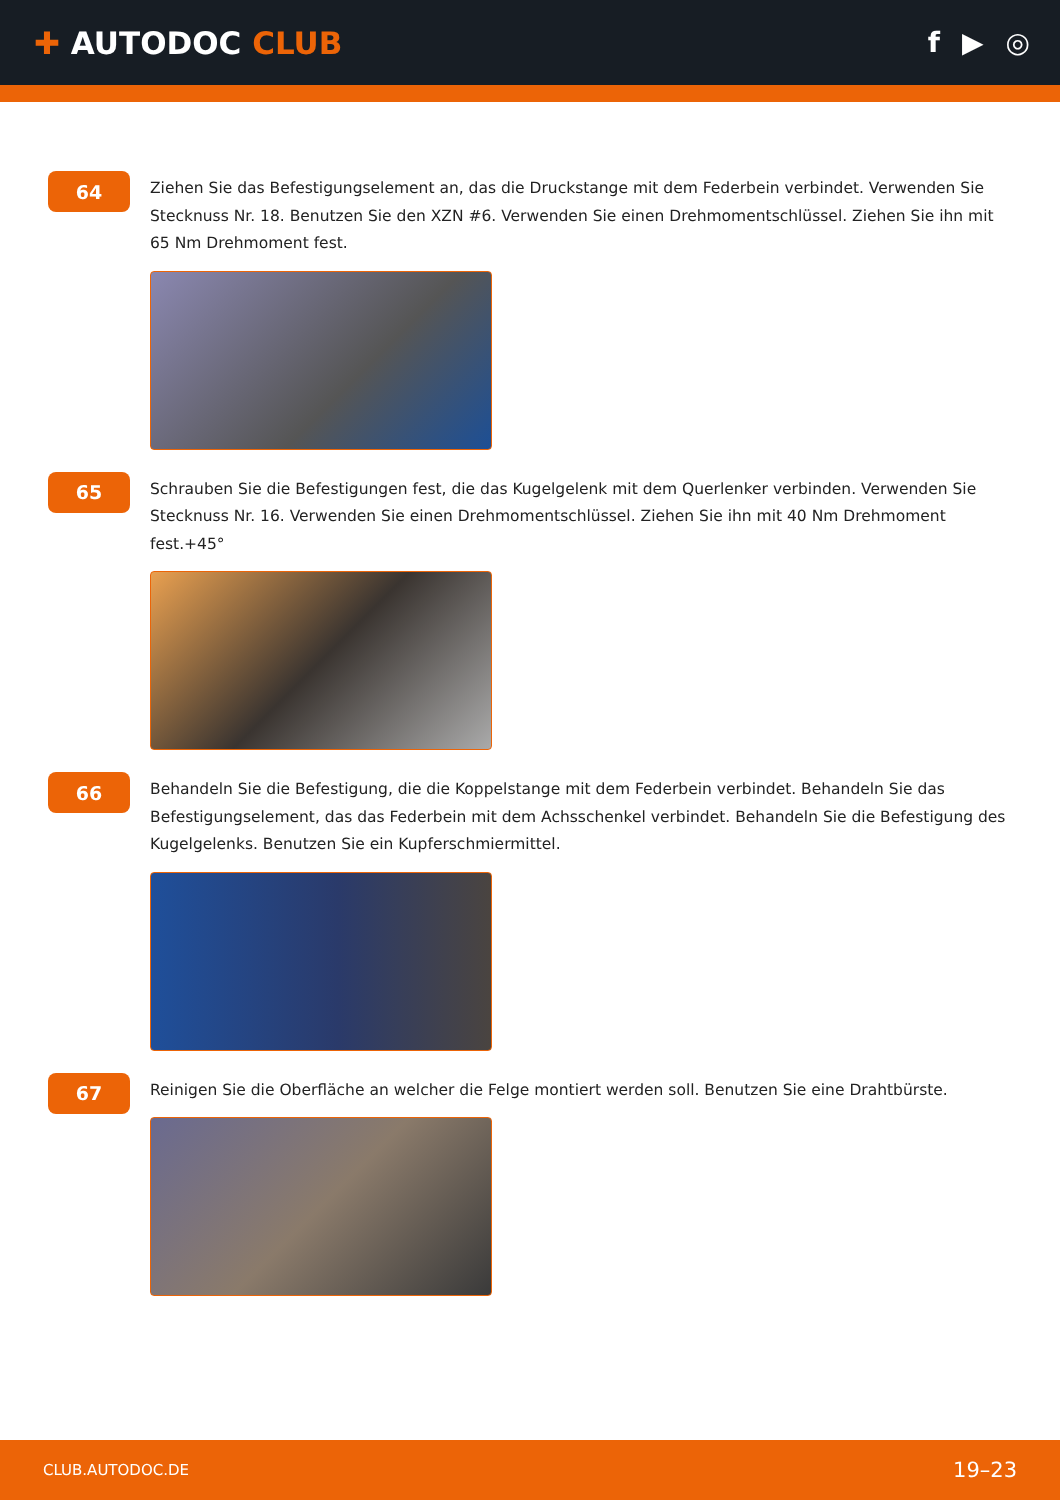✚ AUTODOC CLUB f ▶ ◎
64
Ziehen Sie das Befestigungselement an, das die Druckstange mit dem Federbein verbindet. Verwenden Sie Stecknuss Nr. 18. Benutzen Sie den XZN #6. Verwenden Sie einen Drehmomentschlüssel. Ziehen Sie ihn mit 65 Nm Drehmoment fest.
65
Schrauben Sie die Befestigungen fest, die das Kugelgelenk mit dem Querlenker verbinden. Verwenden Sie Stecknuss Nr. 16. Verwenden Sie einen Drehmomentschlüssel. Ziehen Sie ihn mit 40 Nm Drehmoment fest.+45°
66
Behandeln Sie die Befestigung, die die Koppelstange mit dem Federbein verbindet. Behandeln Sie das Befestigungselement, das das Federbein mit dem Achsschenkel verbindet. Behandeln Sie die Befestigung des Kugelgelenks. Benutzen Sie ein Kupferschmiermittel.
67
Reinigen Sie die Oberfläche an welcher die Felge montiert werden soll. Benutzen Sie eine Drahtbürste.
CLUB.AUTODOC.DE 19–23